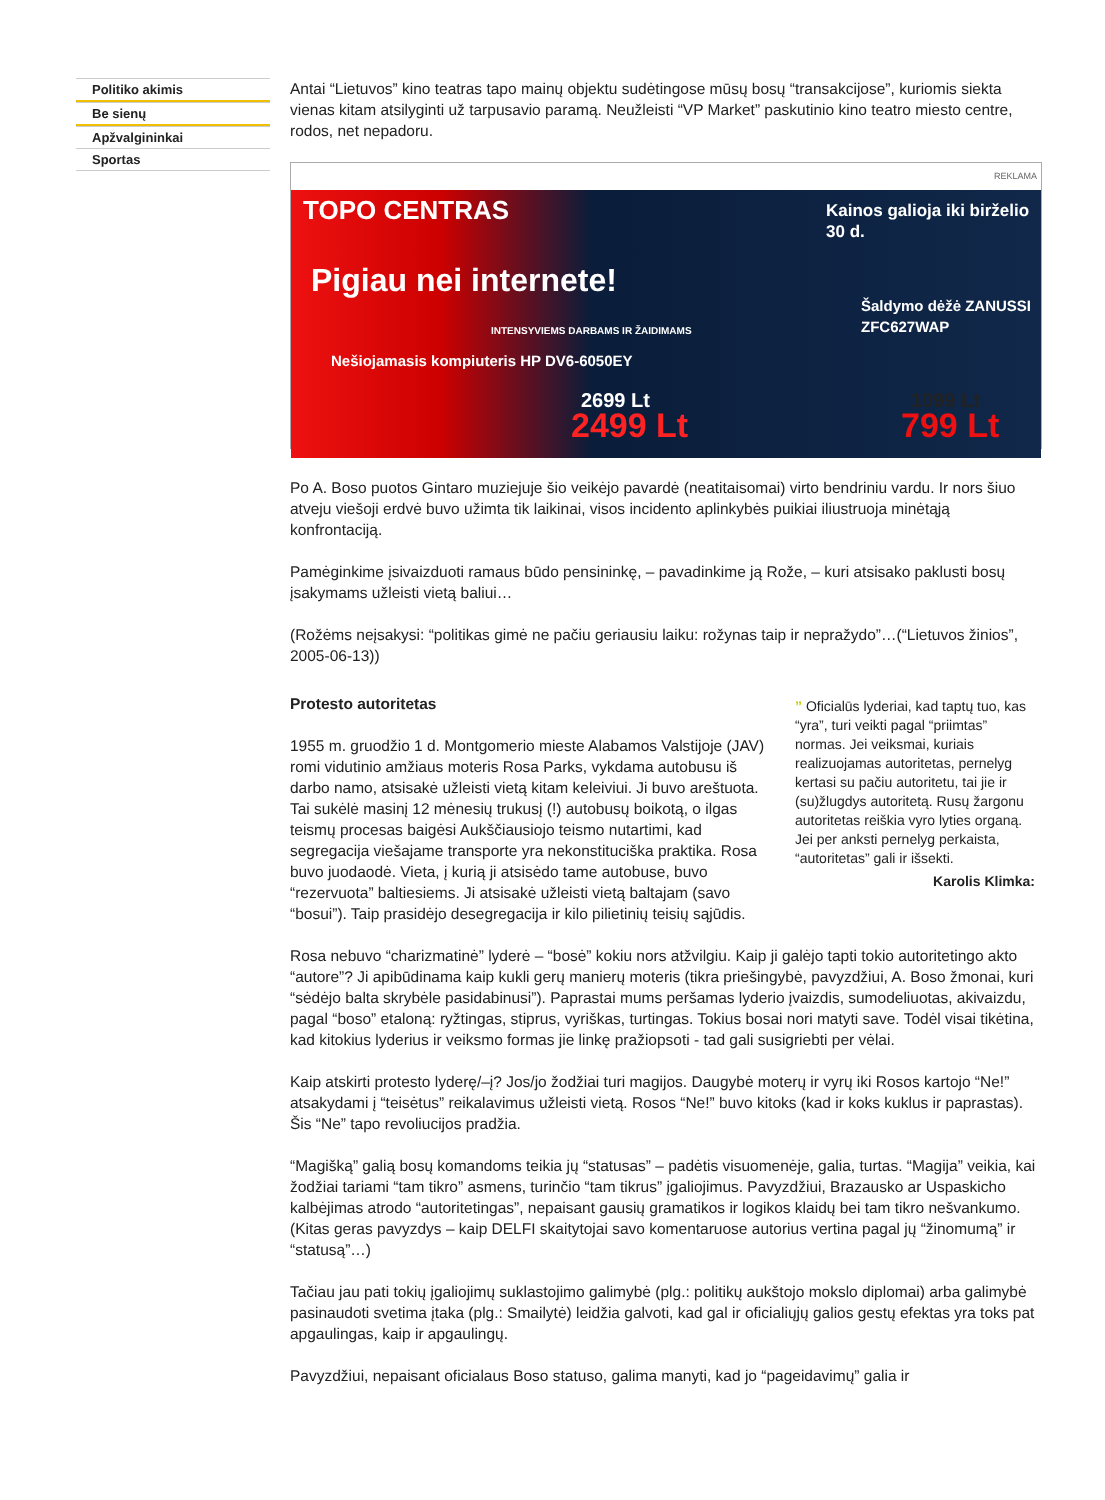Politiko akimis
Be sienų
Apžvalgininkai
Sportas
Antai “Lietuvos” kino teatras tapo mainų objektu sudėtingose mūsų bosų “transakcijose”, kuriomis siekta vienas kitam atsilyginti už tarpusavio paramą. Neužleisti “VP Market” paskutinio kino teatro miesto centre, rodos, net nepadoru.
REKLAMA
TOPO CENTRAS
Pigiau nei internete!
Nešiojamasis kompiuteris HP DV6-6050EY
INTENSYVIEMS DARBAMS IR ŽAIDIMAMS
2699 Lt
2499 Lt
Kainos galioja iki birželio 30 d.
Šaldymo dėžė ZANUSSI ZFC627WAP
1099 Lt
799 Lt
Po A. Boso puotos Gintaro muziejuje šio veikėjo pavardė (neatitaisomai) virto bendriniu vardu. Ir nors šiuo atveju viešoji erdvė buvo užimta tik laikinai, visos incidento aplinkybės puikiai iliustruoja minėtąją konfrontaciją.
Pamėginkime įsivaizduoti ramaus būdo pensininkę, – pavadinkime ją Rože, – kuri atsisako paklusti bosų įsakymams užleisti vietą baliui…
(Rožėms neįsakysi: “politikas gimė ne pačiu geriausiu laiku: rožynas taip ir nepražydo”…(“Lietuvos žinios”, 2005-06-13))
Protesto autoritetas
1955 m. gruodžio 1 d. Montgomerio mieste Alabamos Valstijoje (JAV) romi vidutinio amžiaus moteris Rosa Parks, vykdama autobusu iš darbo namo, atsisakė užleisti vietą kitam keleiviui. Ji buvo areštuota. Tai sukėlė masinį 12 mėnesių trukusį (!) autobusų boikotą, o ilgas teismų procesas baigėsi Aukščiausiojo teismo nutartimi, kad segregacija viešajame transporte yra nekonstituciška praktika. Rosa buvo juodaodė. Vieta, į kurią ji atsisėdo tame autobuse, buvo “rezervuota” baltiesiems. Ji atsisakė užleisti vietą baltajam (savo “bosui”). Taip prasidėjo desegregacija ir kilo pilietinių teisių sąjūdis.
” Oficialūs lyderiai, kad taptų tuo, kas “yra”, turi veikti pagal “priimtas” normas. Jei veiksmai, kuriais realizuojamas autoritetas, pernelyg kertasi su pačiu autoritetu, tai jie ir (su)žlugdys autoritetą. Rusų žargonu autoritetas reiškia vyro lyties organą. Jei per anksti pernelyg perkaista, “autoritetas” gali ir išsekti.
Karolis Klimka:
Rosa nebuvo “charizmatinė” lyderė – “bosė” kokiu nors atžvilgiu. Kaip ji galėjo tapti tokio autoritetingo akto “autore”? Ji apibūdinama kaip kukli gerų manierų moteris (tikra priešingybė, pavyzdžiui, A. Boso žmonai, kuri “sėdėjo balta skrybėle pasidabinusi”). Paprastai mums peršamas lyderio įvaizdis, sumodeliuotas, akivaizdu, pagal “boso” etaloną: ryžtingas, stiprus, vyriškas, turtingas. Tokius bosai nori matyti save. Todėl visai tikėtina, kad kitokius lyderius ir veiksmo formas jie linkę pražiopsoti - tad gali susigriebti per vėlai.
Kaip atskirti protesto lyderę/–į? Jos/jo žodžiai turi magijos. Daugybė moterų ir vyrų iki Rosos kartojo “Ne!” atsakydami į “teisėtus” reikalavimus užleisti vietą. Rosos “Ne!” buvo kitoks (kad ir koks kuklus ir paprastas). Šis “Ne” tapo revoliucijos pradžia.
“Magišką” galią bosų komandoms teikia jų “statusas” – padėtis visuomenėje, galia, turtas. “Magija” veikia, kai žodžiai tariami “tam tikro” asmens, turinčio “tam tikrus” įgaliojimus. Pavyzdžiui, Brazausko ar Uspaskicho kalbėjimas atrodo “autoritetingas”, nepaisant gausių gramatikos ir logikos klaidų bei tam tikro nešvankumo. (Kitas geras pavyzdys – kaip DELFI skaitytojai savo komentaruose autorius vertina pagal jų “žinomumą” ir “statusą”…)
Tačiau jau pati tokių įgaliojimų suklastojimo galimybė (plg.: politikų aukštojo mokslo diplomai) arba galimybė pasinaudoti svetima įtaka (plg.: Smailytė) leidžia galvoti, kad gal ir oficialiųjų galios gestų efektas yra toks pat apgaulingas, kaip ir apgaulingų.
Pavyzdžiui, nepaisant oficialaus Boso statuso, galima manyti, kad jo “pageidavimų” galia ir